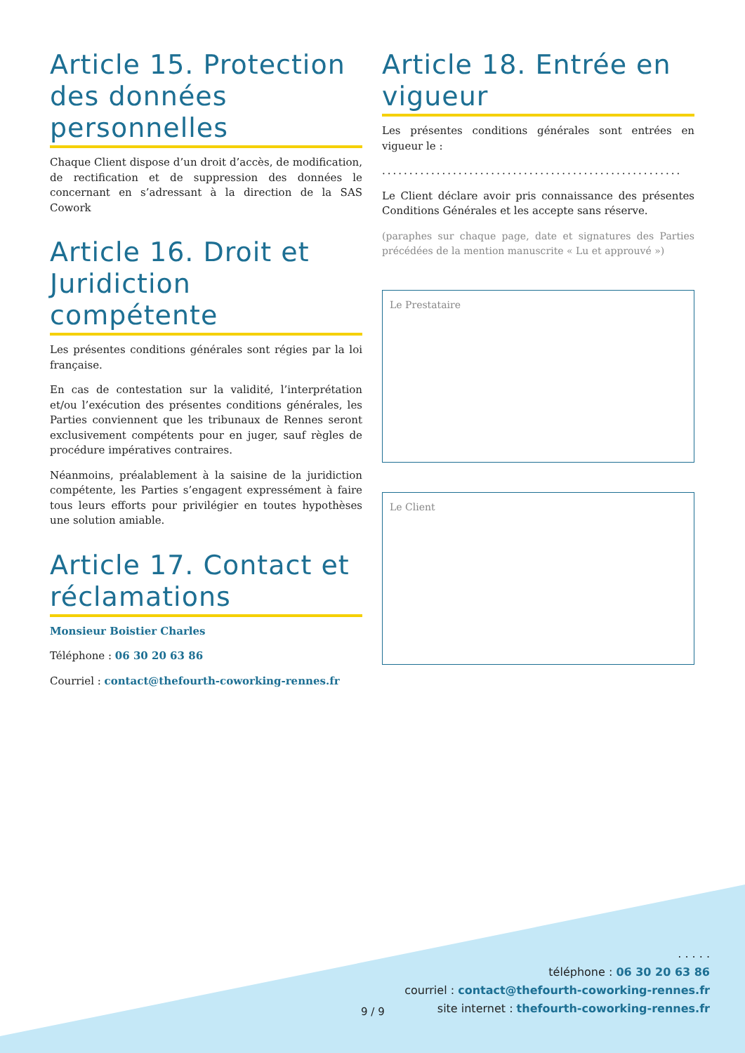Article 15. Protection des données personnelles
Chaque Client dispose d’un droit d’accès, de modification, de rectification et de suppression des données le concernant en s’adressant à la direction de la SAS Cowork
Article 16. Droit et Juridiction compétente
Les présentes conditions générales sont régies par la loi française.
En cas de contestation sur la validité, l’interprétation et/ou l’exécution des présentes conditions générales, les Parties conviennent que les tribunaux de Rennes seront exclusivement compétents pour en juger, sauf règles de procédure impératives contraires.
Néanmoins, préalablement à la saisine de la juridiction compétente, les Parties s’engagent expressément à faire tous leurs efforts pour privilégier en toutes hypothèses une solution amiable.
Article 17. Contact et réclamations
Monsieur Boistier Charles
Téléphone : 06 30 20 63 86
Courriel : contact@thefourth-coworking-rennes.fr
Article 18. Entrée en vigueur
Les présentes conditions générales sont entrées en vigueur le :
.......................................................
Le Client déclare avoir pris connaissance des présentes Conditions Générales et les accepte sans réserve.
(paraphes sur chaque page, date et signatures des Parties précédées de la mention manuscrite « Lu et approuvé »)
Le Prestataire
Le Client
9 / 9
. . . . .
téléphone : 06 30 20 63 86
courriel : contact@thefourth-coworking-rennes.fr
site internet : thefourth-coworking-rennes.fr